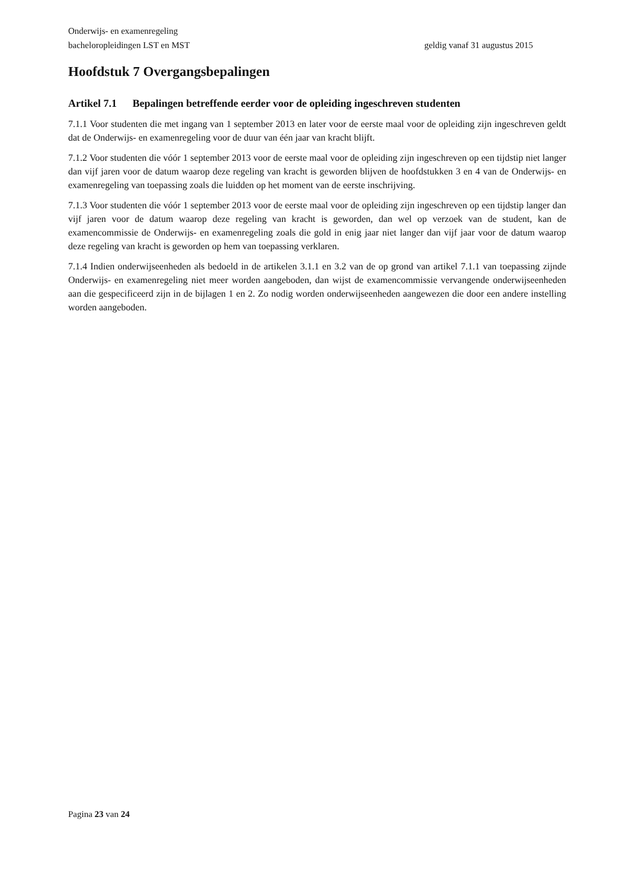Onderwijs- en examenregeling
bacheloropleidingen LST en MST geldig vanaf 31 augustus 2015
Hoofdstuk 7 Overgangsbepalingen
Artikel 7.1 Bepalingen betreffende eerder voor de opleiding ingeschreven studenten
7.1.1 Voor studenten die met ingang van 1 september 2013 en later voor de eerste maal voor de opleiding zijn ingeschreven geldt dat de Onderwijs- en examenregeling voor de duur van één jaar van kracht blijft.
7.1.2 Voor studenten die vóór 1 september 2013 voor de eerste maal voor de opleiding zijn ingeschreven op een tijdstip niet langer dan vijf jaren voor de datum waarop deze regeling van kracht is geworden blijven de hoofdstukken 3 en 4 van de Onderwijs- en examenregeling van toepassing zoals die luidden op het moment van de eerste inschrijving.
7.1.3 Voor studenten die vóór 1 september 2013 voor de eerste maal voor de opleiding zijn ingeschreven op een tijdstip langer dan vijf jaren voor de datum waarop deze regeling van kracht is geworden, dan wel op verzoek van de student, kan de examencommissie de Onderwijs- en examenregeling zoals die gold in enig jaar niet langer dan vijf jaar voor de datum waarop deze regeling van kracht is geworden op hem van toepassing verklaren.
7.1.4 Indien onderwijseenheden als bedoeld in de artikelen 3.1.1 en 3.2 van de op grond van artikel 7.1.1 van toepassing zijnde Onderwijs- en examenregeling niet meer worden aangeboden, dan wijst de examencommissie vervangende onderwijseenheden aan die gespecificeerd zijn in de bijlagen 1 en 2. Zo nodig worden onderwijseenheden aangewezen die door een andere instelling worden aangeboden.
Pagina 23 van 24